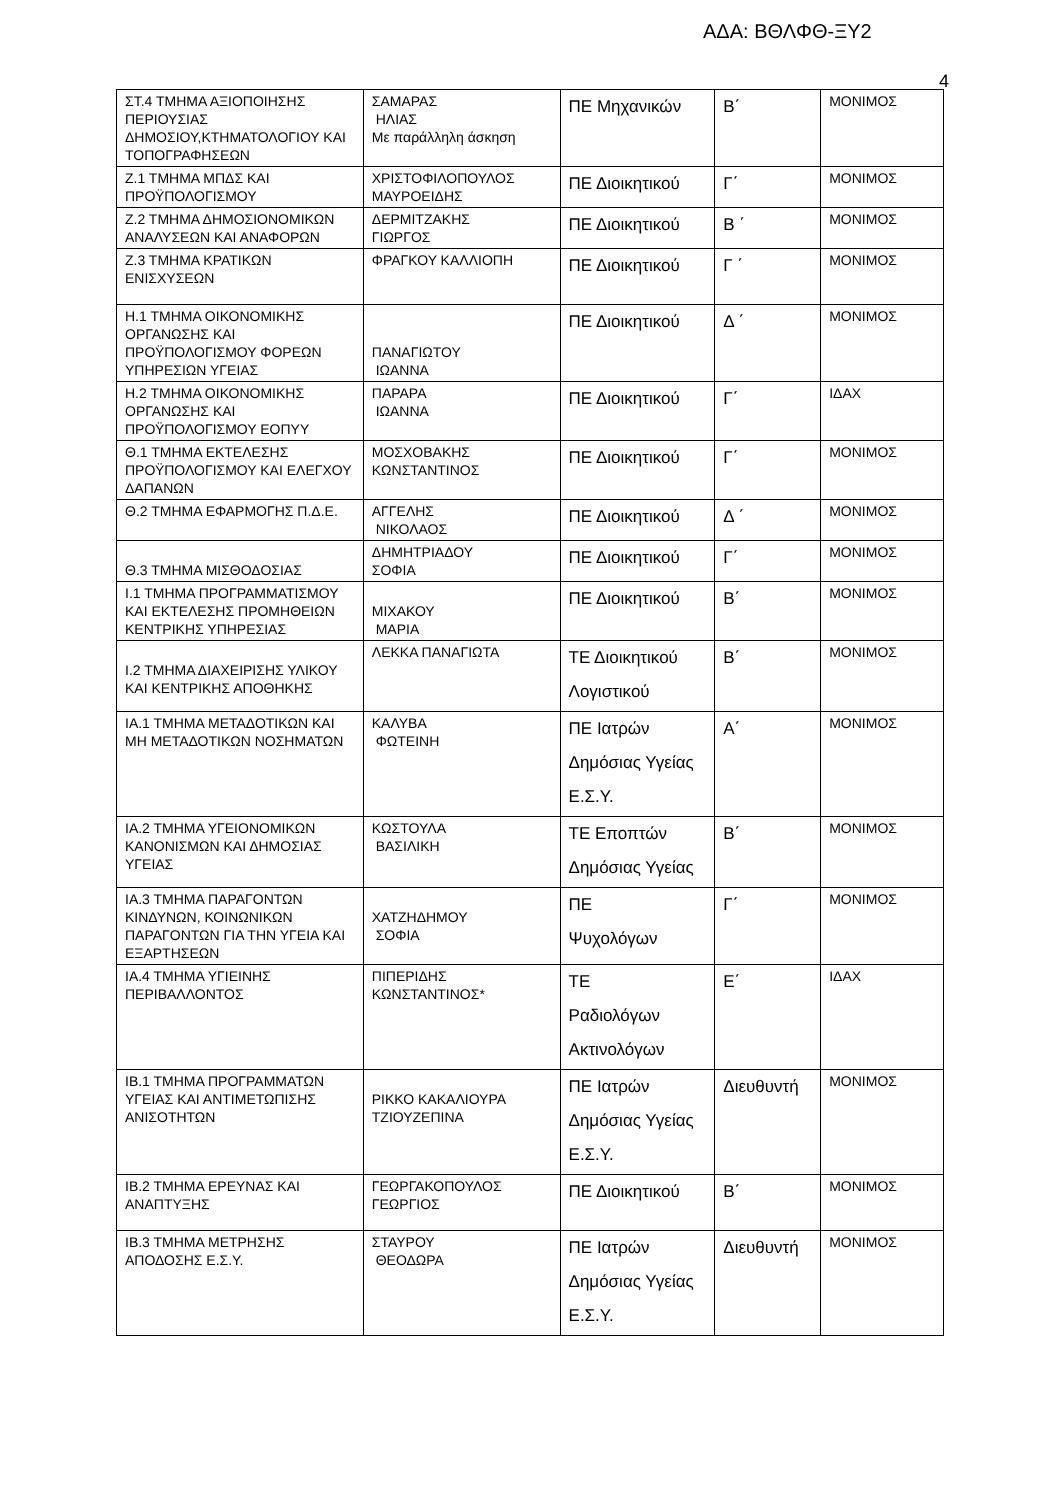ΑΔΑ: ΒΘΛΦΘ-ΞΥ2
4
| ΣΤ.4 ΤΜΗΜΑ ΑΞΙΟΠΟΙΗΣΗΣ ΠΕΡΙΟΥΣΙΑΣ ΔΗΜΟΣΙΟΥ,ΚΤΗΜΑΤΟΛΟΓΙΟΥ ΚΑΙ ΤΟΠΟΓΡΑΦΗΣΕΩΝ | ΣΑΜΑΡΑΣ ΗΛΙΑΣ Με παράλληλη άσκηση | ΠΕ Μηχανικών | Β΄ | ΜΟΝΙΜΟΣ |
| Ζ.1 ΤΜΗΜΑ ΜΠΔΣ ΚΑΙ ΠΡΟΫΠΟΛΟΓΙΣΜΟΥ | ΧΡΙΣΤΟΦΙΛΟΠΟΥΛΟΣ ΜΑΥΡΟΕΙΔΗΣ | ΠΕ Διοικητικού | Γ΄ | ΜΟΝΙΜΟΣ |
| Ζ.2 ΤΜΗΜΑ ΔΗΜΟΣΙΟΝΟΜΙΚΩΝ ΑΝΑΛΥΣΕΩΝ ΚΑΙ ΑΝΑΦΟΡΩΝ | ΔΕΡΜΙΤΖΑΚΗΣ ΓΙΩΡΓΟΣ | ΠΕ Διοικητικού | Β ΄ | ΜΟΝΙΜΟΣ |
| Ζ.3 ΤΜΗΜΑ ΚΡΑΤΙΚΩΝ ΕΝΙΣΧΥΣΕΩΝ | ΦΡΑΓΚΟΥ ΚΑΛΛΙΟΠΗ | ΠΕ Διοικητικού | Γ ΄ | ΜΟΝΙΜΟΣ |
| Η.1 ΤΜΗΜΑ ΟΙΚΟΝΟΜΙΚΗΣ ΟΡΓΑΝΩΣΗΣ ΚΑΙ ΠΡΟΫΠΟΛΟΓΙΣΜΟΥ ΦΟΡΕΩΝ ΥΠΗΡΕΣΙΩΝ ΥΓΕΙΑΣ | ΠΑΝΑΓΙΩΤΟΥ ΙΩΑΝΝΑ | ΠΕ Διοικητικού | Δ ΄ | ΜΟΝΙΜΟΣ |
| Η.2 ΤΜΗΜΑ ΟΙΚΟΝΟΜΙΚΗΣ ΟΡΓΑΝΩΣΗΣ ΚΑΙ ΠΡΟΫΠΟΛΟΓΙΣΜΟΥ ΕΟΠΥΥ | ΠΑΡΑΡΑ ΙΩΑΝΝΑ | ΠΕ Διοικητικού | Γ΄ | ΙΔΑΧ |
| Θ.1 ΤΜΗΜΑ ΕΚΤΕΛΕΣΗΣ ΠΡΟΫΠΟΛΟΓΙΣΜΟΥ ΚΑΙ ΕΛΕΓΧΟΥ ΔΑΠΑΝΩΝ | ΜΟΣΧΟΒΑΚΗΣ ΚΩΝΣΤΑΝΤΙΝΟΣ | ΠΕ Διοικητικού | Γ΄ | ΜΟΝΙΜΟΣ |
| Θ.2 ΤΜΗΜΑ ΕΦΑΡΜΟΓΗΣ Π.Δ.Ε. | ΑΓΓΕΛΗΣ ΝΙΚΟΛΑΟΣ | ΠΕ Διοικητικού | Δ ΄ | ΜΟΝΙΜΟΣ |
| Θ.3 ΤΜΗΜΑ ΜΙΣΘΟΔΟΣΙΑΣ | ΔΗΜΗΤΡΙΑΔΟΥ ΣΟΦΙΑ | ΠΕ Διοικητικού | Γ΄ | ΜΟΝΙΜΟΣ |
| Ι.1 ΤΜΗΜΑ ΠΡΟΓΡΑΜΜΑΤΙΣΜΟΥ ΚΑΙ ΕΚΤΕΛΕΣΗΣ ΠΡΟΜΗΘΕΙΩΝ ΚΕΝΤΡΙΚΗΣ ΥΠΗΡΕΣΙΑΣ | ΜΙΧΑΚΟΥ ΜΑΡΙΑ | ΠΕ Διοικητικού | Β΄ | ΜΟΝΙΜΟΣ |
| Ι.2 ΤΜΗΜΑ ΔΙΑΧΕΙΡΙΣΗΣ ΥΛΙΚΟΥ ΚΑΙ ΚΕΝΤΡΙΚΗΣ ΑΠΟΘΗΚΗΣ | ΛΕΚΚΑ ΠΑΝΑΓΙΩΤΑ | ΤΕ Διοικητικού Λογιστικού | Β΄ | ΜΟΝΙΜΟΣ |
| ΙΑ.1 ΤΜΗΜΑ ΜΕΤΑΔΟΤΙΚΩΝ ΚΑΙ ΜΗ ΜΕΤΑΔΟΤΙΚΩΝ ΝΟΣΗΜΑΤΩΝ | ΚΑΛΥΒΑ ΦΩΤΕΙΝΗ | ΠΕ Ιατρών Δημόσιας Υγείας Ε.Σ.Υ. | Α΄ | ΜΟΝΙΜΟΣ |
| ΙΑ.2 ΤΜΗΜΑ ΥΓΕΙΟΝΟΜΙΚΩΝ ΚΑΝΟΝΙΣΜΩΝ ΚΑΙ ΔΗΜΟΣΙΑΣ ΥΓΕΙΑΣ | ΚΩΣΤΟΥΛΑ ΒΑΣΙΛΙΚΗ | ΤΕ Εποπτών Δημόσιας Υγείας | Β΄ | ΜΟΝΙΜΟΣ |
| ΙΑ.3 ΤΜΗΜΑ ΠΑΡΑΓΟΝΤΩΝ ΚΙΝΔΥΝΩΝ, ΚΟΙΝΩΝΙΚΩΝ ΠΑΡΑΓΟΝΤΩΝ ΓΙΑ ΤΗΝ ΥΓΕΙΑ ΚΑΙ ΕΞΑΡΤΗΣΕΩΝ | ΧΑΤΖΗΔΗΜΟΥ ΣΟΦΙΑ | ΠΕ Ψυχολόγων | Γ΄ | ΜΟΝΙΜΟΣ |
| ΙΑ.4 ΤΜΗΜΑ ΥΓΙΕΙΝΗΣ ΠΕΡΙΒΑΛΛΟΝΤΟΣ | ΠΙΠΕΡΙΔΗΣ ΚΩΝΣΤΑΝΤΙΝΟΣ* | ΤΕ Ραδιολόγων Ακτινολόγων | Ε΄ | ΙΔΑΧ |
| ΙΒ.1 ΤΜΗΜΑ ΠΡΟΓΡΑΜΜΑΤΩΝ ΥΓΕΙΑΣ ΚΑΙ ΑΝΤΙΜΕΤΩΠΙΣΗΣ ΑΝΙΣΟΤΗΤΩΝ | ΡΙΚΚΟ ΚΑΚΑΛΙΟΥΡΑ ΤΖΙΟΥΖΕΠΙΝΑ | ΠΕ Ιατρών Δημόσιας Υγείας Ε.Σ.Υ. | Διευθυντή | ΜΟΝΙΜΟΣ |
| ΙΒ.2 ΤΜΗΜΑ ΕΡΕΥΝΑΣ ΚΑΙ ΑΝΑΠΤΥΞΗΣ | ΓΕΩΡΓΑΚΟΠΟΥΛΟΣ ΓΕΩΡΓΙΟΣ | ΠΕ Διοικητικού | Β΄ | ΜΟΝΙΜΟΣ |
| ΙΒ.3 ΤΜΗΜΑ ΜΕΤΡΗΣΗΣ ΑΠΟΔΟΣΗΣ Ε.Σ.Υ. | ΣΤΑΥΡΟΥ ΘΕΟΔΩΡΑ | ΠΕ Ιατρών Δημόσιας Υγείας Ε.Σ.Υ. | Διευθυντή | ΜΟΝΙΜΟΣ |